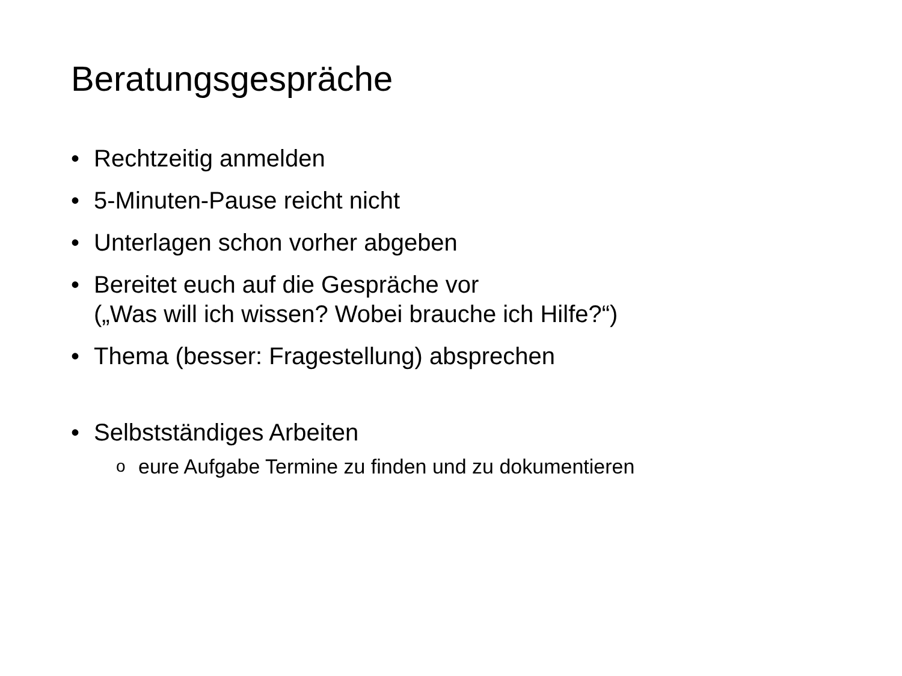Beratungsgespräche
• Rechtzeitig anmelden
• 5-Minuten-Pause reicht nicht
• Unterlagen schon vorher abgeben
• Bereitet euch auf die Gespräche vor
(„Was will ich wissen? Wobei brauche ich Hilfe?“)
• Thema (besser: Fragestellung) absprechen
• Selbstständiges Arbeiten
oeure Aufgabe Termine zu finden und zu dokumentieren